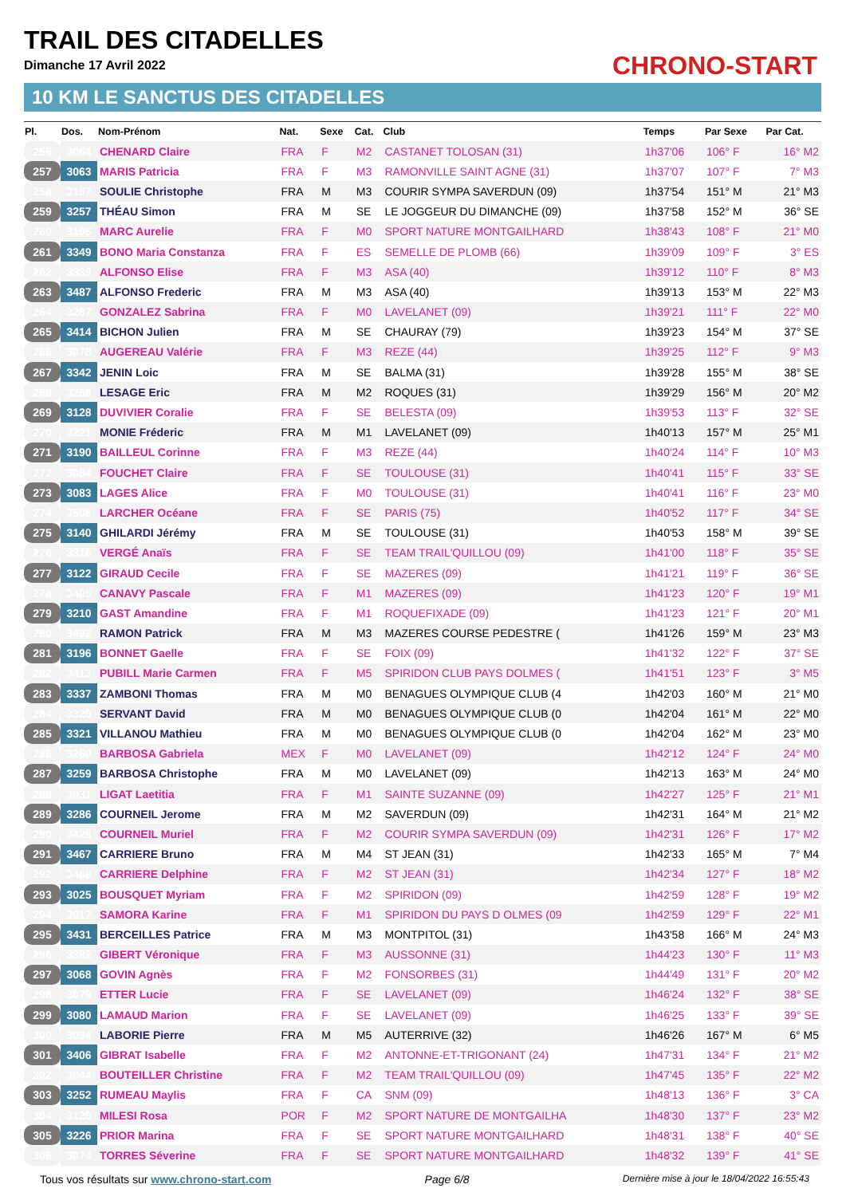TRAIL DES CITADELLES
Dimanche 17 Avril 2022 CHRONO-START
10 KM LE SANCTUS DES CITADELLES
| Pl. | Dos. | Nom-Prénom | Nat. | Sexe | Cat. | Club | Temps | Par Sexe | Par Cat. |
| --- | --- | --- | --- | --- | --- | --- | --- | --- | --- |
| 256 | 3064 | CHENARD Claire | FRA | F | M2 | CASTANET TOLOSAN (31) | 1h37'06 | 106° F | 16° M2 |
| 257 | 3063 | MARIS Patricia | FRA | F | M3 | RAMONVILLE SAINT AGNE (31) | 1h37'07 | 107° F | 7° M3 |
| 258 | 3167 | SOULIE Christophe | FRA | M | M3 | COURIR SYMPA SAVERDUN (09) | 1h37'54 | 151° M | 21° M3 |
| 259 | 3257 | THÉAU Simon | FRA | M | SE | LE JOGGEUR DU DIMANCHE (09) | 1h37'58 | 152° M | 36° SE |
| 260 | 3106 | MARC Aurelie | FRA | F | M0 | SPORT NATURE MONTGAILHARD | 1h38'43 | 108° F | 21° M0 |
| 261 | 3349 | BONO Maria Constanza | FRA | F | ES | SEMELLE DE PLOMB (66) | 1h39'09 | 109° F | 3° ES |
| 262 | 3339 | ALFONSO Elise | FRA | F | M3 | ASA (40) | 1h39'12 | 110° F | 8° M3 |
| 263 | 3487 | ALFONSO Frederic | FRA | M | M3 | ASA (40) | 1h39'13 | 153° M | 22° M3 |
| 264 | 3287 | GONZALEZ Sabrina | FRA | F | M0 | LAVELANET (09) | 1h39'21 | 111° F | 22° M0 |
| 265 | 3414 | BICHON Julien | FRA | M | SE | CHAURAY (79) | 1h39'23 | 154° M | 37° SE |
| 266 | 3078 | AUGEREAU Valérie | FRA | F | M3 | REZE (44) | 1h39'25 | 112° F | 9° M3 |
| 267 | 3342 | JENIN Loic | FRA | M | SE | BALMA (31) | 1h39'28 | 155° M | 38° SE |
| 268 | 3268 | LESAGE Eric | FRA | M | M2 | ROQUES (31) | 1h39'29 | 156° M | 20° M2 |
| 269 | 3128 | DUVIVIER Coralie | FRA | F | SE | BELESTA (09) | 1h39'53 | 113° F | 32° SE |
| 270 | 3221 | MONIE Fréderic | FRA | M | M1 | LAVELANET (09) | 1h40'13 | 157° M | 25° M1 |
| 271 | 3190 | BAILLEUL Corinne | FRA | F | M3 | REZE (44) | 1h40'24 | 114° F | 10° M3 |
| 272 | 3084 | FOUCHET Claire | FRA | F | SE | TOULOUSE (31) | 1h40'41 | 115° F | 33° SE |
| 273 | 3083 | LAGES Alice | FRA | F | M0 | TOULOUSE (31) | 1h40'41 | 116° F | 23° M0 |
| 274 | 3508 | LARCHER Océane | FRA | F | SE | PARIS (75) | 1h40'52 | 117° F | 34° SE |
| 275 | 3140 | GHILARDI Jérémy | FRA | M | SE | TOULOUSE (31) | 1h40'53 | 158° M | 39° SE |
| 276 | 3316 | VERGÉ Anaïs | FRA | F | SE | TEAM TRAIL'QUILLOU (09) | 1h41'00 | 118° F | 35° SE |
| 277 | 3122 | GIRAUD Cecile | FRA | F | SE | MAZERES (09) | 1h41'21 | 119° F | 36° SE |
| 278 | 3405 | CANAVY Pascale | FRA | F | M1 | MAZERES (09) | 1h41'23 | 120° F | 19° M1 |
| 279 | 3210 | GAST Amandine | FRA | F | M1 | ROQUEFIXADE (09) | 1h41'23 | 121° F | 20° M1 |
| 280 | 3492 | RAMON Patrick | FRA | M | M3 | MAZERES COURSE PEDESTRE ( | 1h41'26 | 159° M | 23° M3 |
| 281 | 3196 | BONNET Gaelle | FRA | F | SE | FOIX (09) | 1h41'32 | 122° F | 37° SE |
| 282 | 3413 | PUBILL Marie Carmen | FRA | F | M5 | SPIRIDON CLUB PAYS DOLMES ( | 1h41'51 | 123° F | 3° M5 |
| 283 | 3337 | ZAMBONI Thomas | FRA | M | M0 | BENAGUES OLYMPIQUE CLUB (4 | 1h42'03 | 160° M | 21° M0 |
| 284 | 3320 | SERVANT David | FRA | M | M0 | BENAGUES OLYMPIQUE CLUB (0 | 1h42'04 | 161° M | 22° M0 |
| 285 | 3321 | VILLANOU Mathieu | FRA | M | M0 | BENAGUES OLYMPIQUE CLUB (0 | 1h42'04 | 162° M | 23° M0 |
| 286 | 3260 | BARBOSA Gabriela | MEX | F | M0 | LAVELANET (09) | 1h42'12 | 124° F | 24° M0 |
| 287 | 3259 | BARBOSA Christophe | FRA | M | M0 | LAVELANET (09) | 1h42'13 | 163° M | 24° M0 |
| 288 | 3031 | LIGAT Laetitia | FRA | F | M1 | SAINTE SUZANNE (09) | 1h42'27 | 125° F | 21° M1 |
| 289 | 3286 | COURNEIL Jerome | FRA | M | M2 | SAVERDUN (09) | 1h42'31 | 164° M | 21° M2 |
| 290 | 3428 | COURNEIL Muriel | FRA | F | M2 | COURIR SYMPA SAVERDUN (09) | 1h42'31 | 126° F | 17° M2 |
| 291 | 3467 | CARRIERE Bruno | FRA | M | M4 | ST JEAN (31) | 1h42'33 | 165° M | 7° M4 |
| 292 | 3468 | CARRIERE Delphine | FRA | F | M2 | ST JEAN (31) | 1h42'34 | 127° F | 18° M2 |
| 293 | 3025 | BOUSQUET Myriam | FRA | F | M2 | SPIRIDON (09) | 1h42'59 | 128° F | 19° M2 |
| 294 | 3017 | SAMORA Karine | FRA | F | M1 | SPIRIDON DU PAYS D OLMES (09 | 1h42'59 | 129° F | 22° M1 |
| 295 | 3431 | BERCEILLES Patrice | FRA | M | M3 | MONTPITOL (31) | 1h43'58 | 166° M | 24° M3 |
| 296 | 3382 | GIBERT Véronique | FRA | F | M3 | AUSSONNE (31) | 1h44'23 | 130° F | 11° M3 |
| 297 | 3068 | GOVIN Agnès | FRA | F | M2 | FONSORBES (31) | 1h44'49 | 131° F | 20° M2 |
| 298 | 3079 | ETTER Lucie | FRA | F | SE | LAVELANET (09) | 1h46'24 | 132° F | 38° SE |
| 299 | 3080 | LAMAUD Marion | FRA | F | SE | LAVELANET (09) | 1h46'25 | 133° F | 39° SE |
| 300 | 3034 | LABORIE Pierre | FRA | M | M5 | AUTERRIVE (32) | 1h46'26 | 167° M | 6° M5 |
| 301 | 3406 | GIBRAT Isabelle | FRA | F | M2 | ANTONNE-ET-TRIGONANT (24) | 1h47'31 | 134° F | 21° M2 |
| 302 | 3044 | BOUTEILLER Christine | FRA | F | M2 | TEAM TRAIL'QUILLOU (09) | 1h47'45 | 135° F | 22° M2 |
| 303 | 3252 | RUMEAU Maylis | FRA | F | CA | SNM (09) | 1h48'13 | 136° F | 3° CA |
| 304 | 3120 | MILESI Rosa | POR | F | M2 | SPORT NATURE DE MONTGAILHA | 1h48'30 | 137° F | 23° M2 |
| 305 | 3226 | PRIOR Marina | FRA | F | SE | SPORT NATURE MONTGAILHARD | 1h48'31 | 138° F | 40° SE |
| 306 | 3074 | TORRES Séverine | FRA | F | SE | SPORT NATURE MONTGAILHARD | 1h48'32 | 139° F | 41° SE |
Tous vos résultats sur www.chrono-start.com Page 6/8 Dernière mise à jour le 18/04/2022 16:55:43